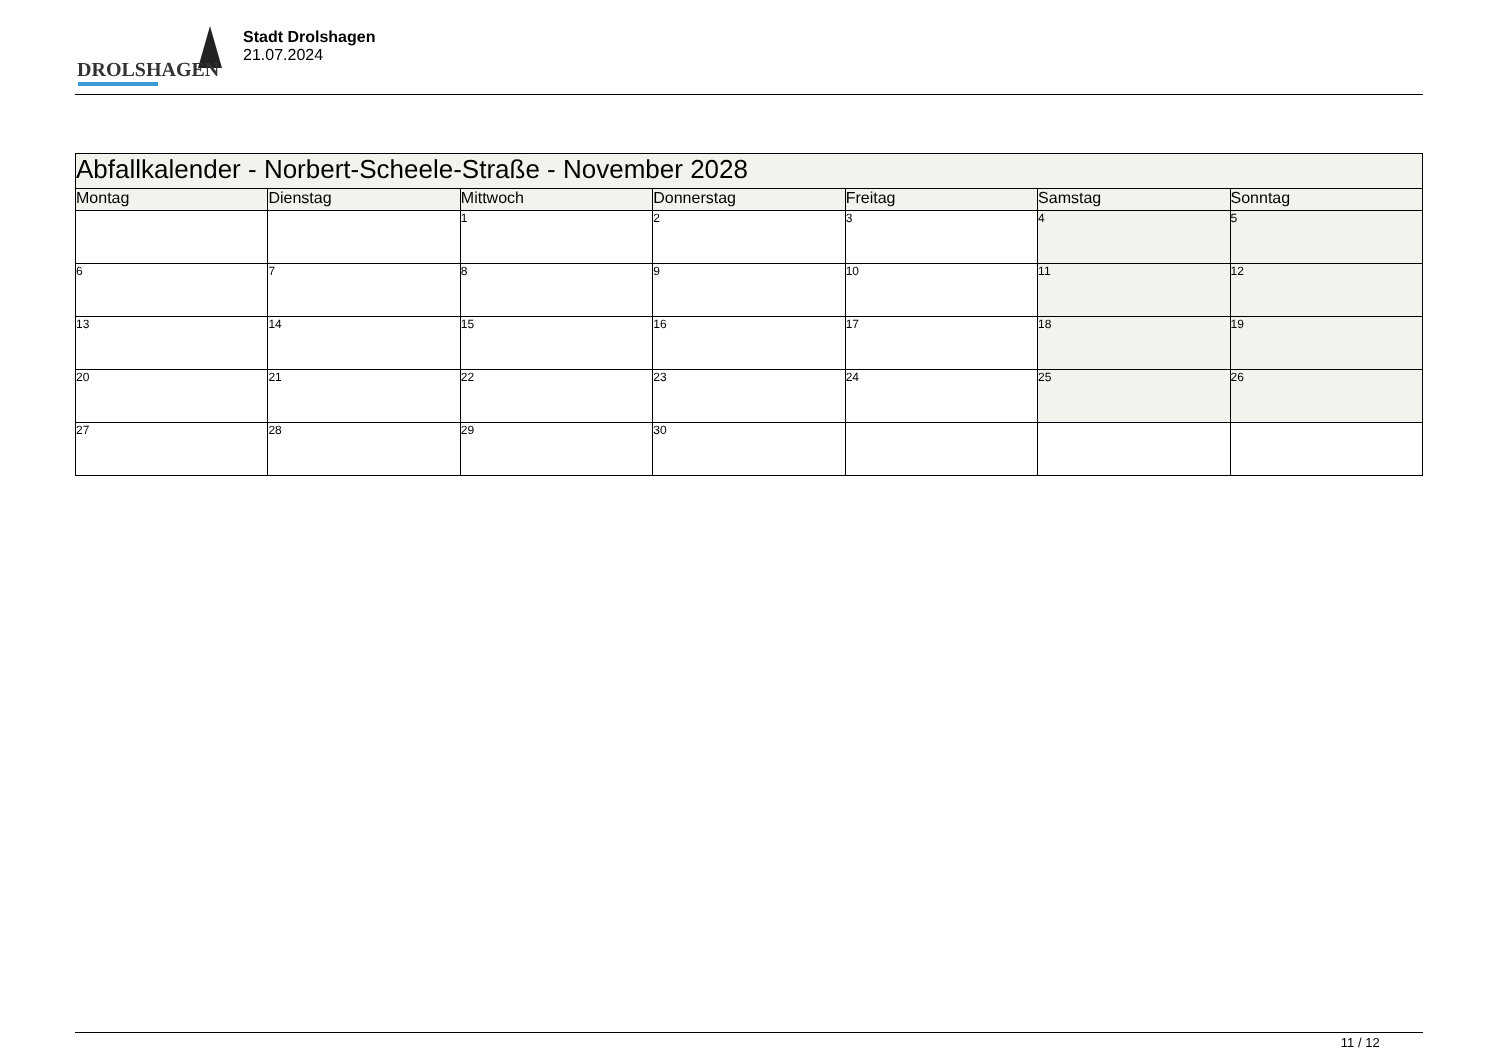DROLSHAGEN
Stadt Drolshagen
21.07.2024
| Abfallkalender - Norbert-Scheele-Straße - November 2028 | | | | | | |
| --- | --- | --- | --- | --- | --- | --- |
| Montag | Dienstag | Mittwoch | Donnerstag | Freitag | Samstag | Sonntag |
| | | 1 | 2 | 3 | 4 | 5 |
| 6 | 7 | 8 | 9 | 10 | 11 | 12 |
| 13 | 14 | 15 | 16 | 17 | 18 | 19 |
| 20 | 21 | 22 | 23 | 24 | 25 | 26 |
| 27 | 28 | 29 | 30 | | | |
11 / 12